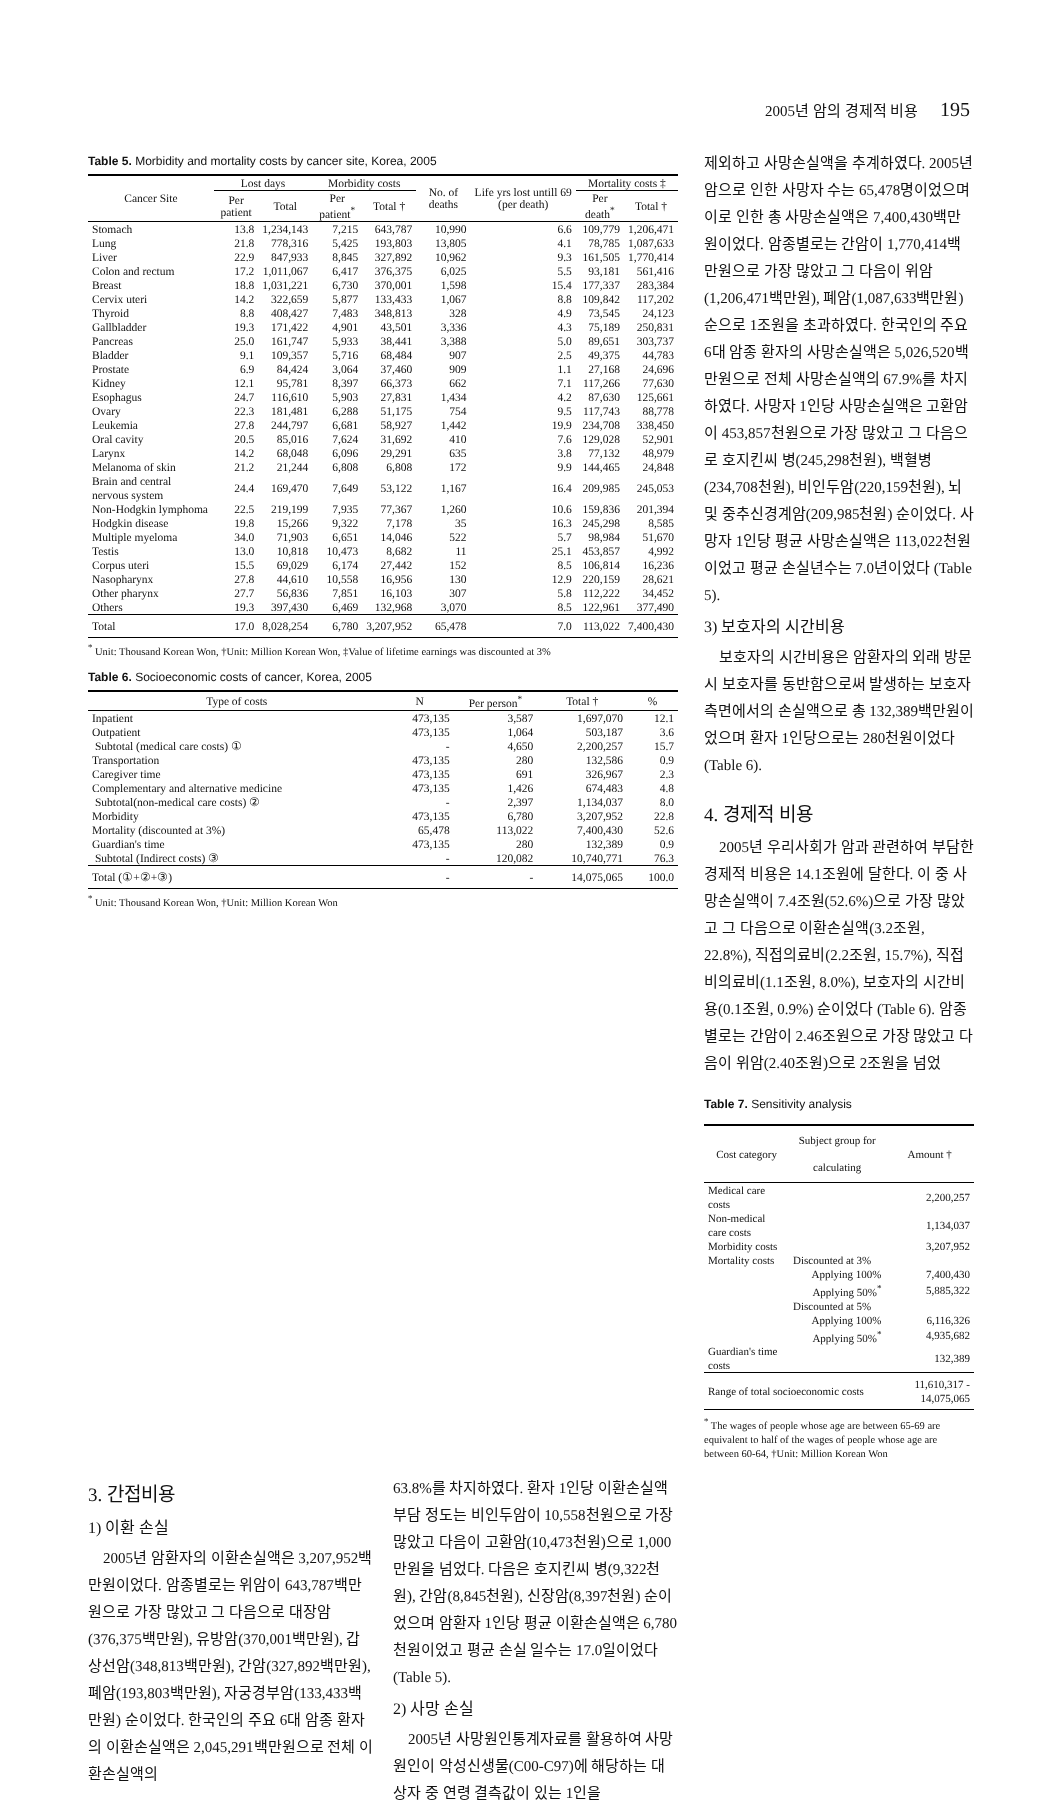2005년 암의 경제적 비용 195
Table 5. Morbidity and mortality costs by cancer site, Korea, 2005
| Cancer Site | Lost days | | Morbidity costs | | No. of deaths | Life yrs lost untill 69 (per death) | Mortality costs ‡ | |
| --- | --- | --- | --- | --- | --- | --- | --- | --- |
| | Per patient | Total | Per patient<sup>*</sup> | Total † | | | Per death<sup>*</sup> | Total † |
| Stomach | 13.8 | 1,234,143 | 7,215 | 643,787 | 10,990 | 6.6 | 109,779 | 1,206,471 |
| Lung | 21.8 | 778,316 | 5,425 | 193,803 | 13,805 | 4.1 | 78,785 | 1,087,633 |
| Liver | 22.9 | 847,933 | 8,845 | 327,892 | 10,962 | 9.3 | 161,505 | 1,770,414 |
| Colon and rectum | 17.2 | 1,011,067 | 6,417 | 376,375 | 6,025 | 5.5 | 93,181 | 561,416 |
| Breast | 18.8 | 1,031,221 | 6,730 | 370,001 | 1,598 | 15.4 | 177,337 | 283,384 |
| Cervix uteri | 14.2 | 322,659 | 5,877 | 133,433 | 1,067 | 8.8 | 109,842 | 117,202 |
| Thyroid | 8.8 | 408,427 | 7,483 | 348,813 | 328 | 4.9 | 73,545 | 24,123 |
| Gallbladder | 19.3 | 171,422 | 4,901 | 43,501 | 3,336 | 4.3 | 75,189 | 250,831 |
| Pancreas | 25.0 | 161,747 | 5,933 | 38,441 | 3,388 | 5.0 | 89,651 | 303,737 |
| Bladder | 9.1 | 109,357 | 5,716 | 68,484 | 907 | 2.5 | 49,375 | 44,783 |
| Prostate | 6.9 | 84,424 | 3,064 | 37,460 | 909 | 1.1 | 27,168 | 24,696 |
| Kidney | 12.1 | 95,781 | 8,397 | 66,373 | 662 | 7.1 | 117,266 | 77,630 |
| Esophagus | 24.7 | 116,610 | 5,903 | 27,831 | 1,434 | 4.2 | 87,630 | 125,661 |
| Ovary | 22.3 | 181,481 | 6,288 | 51,175 | 754 | 9.5 | 117,743 | 88,778 |
| Leukemia | 27.8 | 244,797 | 6,681 | 58,927 | 1,442 | 19.9 | 234,708 | 338,450 |
| Oral cavity | 20.5 | 85,016 | 7,624 | 31,692 | 410 | 7.6 | 129,028 | 52,901 |
| Larynx | 14.2 | 68,048 | 6,096 | 29,291 | 635 | 3.8 | 77,132 | 48,979 |
| Melanoma of skin | 21.2 | 21,244 | 6,808 | 6,808 | 172 | 9.9 | 144,465 | 24,848 |
| Brain and central nervous system | 24.4 | 169,470 | 7,649 | 53,122 | 1,167 | 16.4 | 209,985 | 245,053 |
| Non-Hodgkin lymphoma | 22.5 | 219,199 | 7,935 | 77,367 | 1,260 | 10.6 | 159,836 | 201,394 |
| Hodgkin disease | 19.8 | 15,266 | 9,322 | 7,178 | 35 | 16.3 | 245,298 | 8,585 |
| Multiple myeloma | 34.0 | 71,903 | 6,651 | 14,046 | 522 | 5.7 | 98,984 | 51,670 |
| Testis | 13.0 | 10,818 | 10,473 | 8,682 | 11 | 25.1 | 453,857 | 4,992 |
| Corpus uteri | 15.5 | 69,029 | 6,174 | 27,442 | 152 | 8.5 | 106,814 | 16,236 |
| Nasopharynx | 27.8 | 44,610 | 10,558 | 16,956 | 130 | 12.9 | 220,159 | 28,621 |
| Other pharynx | 27.7 | 56,836 | 7,851 | 16,103 | 307 | 5.8 | 112,222 | 34,452 |
| Others | 19.3 | 397,430 | 6,469 | 132,968 | 3,070 | 8.5 | 122,961 | 377,490 |
| Total | 17.0 | 8,028,254 | 6,780 | 3,207,952 | 65,478 | 7.0 | 113,022 | 7,400,430 |
<sup>*</sup> Unit: Thousand Korean Won, †Unit: Million Korean Won, ‡Value of lifetime earnings was discounted at 3%
Table 6. Socioeconomic costs of cancer, Korea, 2005
| Type of costs | N | Per person<sup>*</sup> | Total † | % |
| --- | --- | --- | --- | --- |
| Inpatient | 473,135 | 3,587 | 1,697,070 | 12.1 |
| Outpatient | 473,135 | 1,064 | 503,187 | 3.6 |
| Subtotal (medical care costs) ① | - | 4,650 | 2,200,257 | 15.7 |
| Transportation | 473,135 | 280 | 132,586 | 0.9 |
| Caregiver time | 473,135 | 691 | 326,967 | 2.3 |
| Complementary and alternative medicine | 473,135 | 1,426 | 674,483 | 4.8 |
| Subtotal(non-medical care costs) ② | - | 2,397 | 1,134,037 | 8.0 |
| Morbidity | 473,135 | 6,780 | 3,207,952 | 22.8 |
| Mortality (discounted at 3%) | 65,478 | 113,022 | 7,400,430 | 52.6 |
| Guardian's time | 473,135 | 280 | 132,389 | 0.9 |
| Subtotal (Indirect costs) ③ | - | 120,082 | 10,740,771 | 76.3 |
| Total (①+②+③) | - | - | 14,075,065 | 100.0 |
<sup>*</sup> Unit: Thousand Korean Won, †Unit: Million Korean Won
제외하고 사망손실액을 추계하였다. 2005년 암으로 인한 사망자 수는 65,478명이었으며 이로 인한 총 사망손실액은 7,400,430백만 원이었다. 암종별로는 간암이 1,770,414백만원으로 가장 많았고 그 다음이 위암(1,206,471백만원), 폐암(1,087,633백만원) 순으로 1조원을 초과하였다. 한국인의 주요 6대 암종 환자의 사망손실액은 5,026,520백만원으로 전체 사망손실액의 67.9%를 차지하였다. 사망자 1인당 사망손실액은 고환암이 453,857천원으로 가장 많았고 그 다음으로 호지킨씨 병(245,298천원), 백혈병(234,708천원), 비인두암(220,159천원), 뇌 및 중추신경계암(209,985천원) 순이었다. 사망자 1인당 평균 사망손실액은 113,022천원이었고 평균 손실년수는 7.0년이었다 (Table 5).
3) 보호자의 시간비용
보호자의 시간비용은 암환자의 외래 방문시 보호자를 동반함으로써 발생하는 보호자 측면에서의 손실액으로 총 132,389백만원이었으며 환자 1인당으로는 280천원이었다 (Table 6).
4. 경제적 비용
2005년 우리사회가 암과 관련하여 부담한 경제적 비용은 14.1조원에 달한다. 이 중 사망손실액이 7.4조원(52.6%)으로 가장 많았고 그 다음으로 이환손실액(3.2조원, 22.8%), 직접의료비(2.2조원, 15.7%), 직접비의료비(1.1조원, 8.0%), 보호자의 시간비용(0.1조원, 0.9%) 순이었다 (Table 6). 암종별로는 간암이 2.46조원으로 가장 많았고 다음이 위암(2.40조원)으로 2조원을 넘었
Table 7. Sensitivity analysis
| Cost category | Subject group for calculating | Amount † |
| --- | --- | --- |
| Medical care costs | | 2,200,257 |
| Non-medical care costs | | 1,134,037 |
| Morbidity costs | | 3,207,952 |
| Mortality costs | Discounted at 3% | |
| | Applying 100% | 7,400,430 |
| | Applying 50%<sup>*</sup> | 5,885,322 |
| | Discounted at 5% | |
| | Applying 100% | 6,116,326 |
| | Applying 50%<sup>*</sup> | 4,935,682 |
| Guardian's time costs | | 132,389 |
| Range of total socioeconomic costs | | 11,610,317 - 14,075,065 |
<sup>*</sup> The wages of people whose age are between 65-69 are equivalent to half of the wages of people whose age are between 60-64, †Unit: Million Korean Won
3. 간접비용
1) 이환 손실
2005년 암환자의 이환손실액은 3,207,952백만원이었다. 암종별로는 위암이 643,787백만원으로 가장 많았고 그 다음으로 대장암(376,375백만원), 유방암(370,001백만원), 갑상선암(348,813백만원), 간암(327,892백만원), 폐암(193,803백만원), 자궁경부암(133,433백만원) 순이었다. 한국인의 주요 6대 암종 환자의 이환손실액은 2,045,291백만원으로 전체 이환손실액의
63.8%를 차지하였다. 환자 1인당 이환손실액 부담 정도는 비인두암이 10,558천원으로 가장 많았고 다음이 고환암(10,473천원)으로 1,000만원을 넘었다. 다음은 호지킨씨 병(9,322천원), 간암(8,845천원), 신장암(8,397천원) 순이었으며 암환자 1인당 평균 이환손실액은 6,780천원이었고 평균 손실 일수는 17.0일이었다 (Table 5).
2) 사망 손실
2005년 사망원인통계자료를 활용하여 사망원인이 악성신생물(C00-C97)에 해당하는 대상자 중 연령 결측값이 있는 1인을